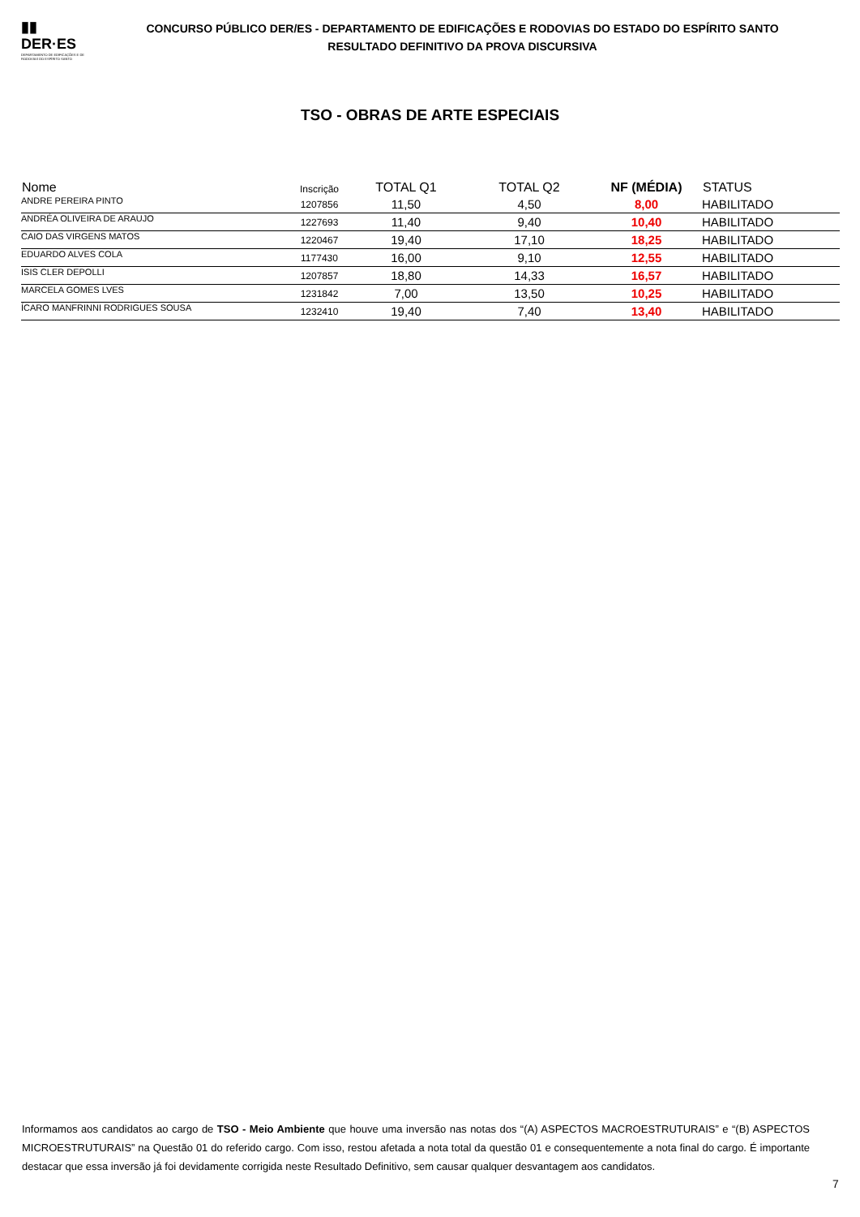▮▮
DER·ES
DEPARTAMENTO DE EDIFICAÇÕES E DE RODOVIAS DO ESPÍRITO SANTO
CONCURSO PÚBLICO DER/ES - DEPARTAMENTO DE EDIFICAÇÕES E RODOVIAS DO ESTADO DO ESPÍRITO SANTO
RESULTADO DEFINITIVO DA PROVA DISCURSIVA
TSO - OBRAS DE ARTE ESPECIAIS
| Nome | Inscrição | TOTAL Q1 | TOTAL Q2 | NF (MÉDIA) | STATUS |
| --- | --- | --- | --- | --- | --- |
| ANDRE PEREIRA PINTO | 1207856 | 11,50 | 4,50 | 8,00 | HABILITADO |
| ANDRÉA OLIVEIRA DE ARAUJO | 1227693 | 11,40 | 9,40 | 10,40 | HABILITADO |
| CAIO DAS VIRGENS MATOS | 1220467 | 19,40 | 17,10 | 18,25 | HABILITADO |
| EDUARDO ALVES COLA | 1177430 | 16,00 | 9,10 | 12,55 | HABILITADO |
| ISIS CLER DEPOLLI | 1207857 | 18,80 | 14,33 | 16,57 | HABILITADO |
| MARCELA GOMES LVES | 1231842 | 7,00 | 13,50 | 10,25 | HABILITADO |
| ÍCARO MANFRINNI RODRIGUES SOUSA | 1232410 | 19,40 | 7,40 | 13,40 | HABILITADO |
Informamos aos candidatos ao cargo de TSO - Meio Ambiente que houve uma inversão nas notas dos “(A) ASPECTOS MACROESTRUTURAIS” e “(B) ASPECTOS MICROESTRUTURAIS” na Questão 01 do referido cargo. Com isso, restou afetada a nota total da questão 01 e consequentemente a nota final do cargo. É importante destacar que essa inversão já foi devidamente corrigida neste Resultado Definitivo, sem causar qualquer desvantagem aos candidatos.
7